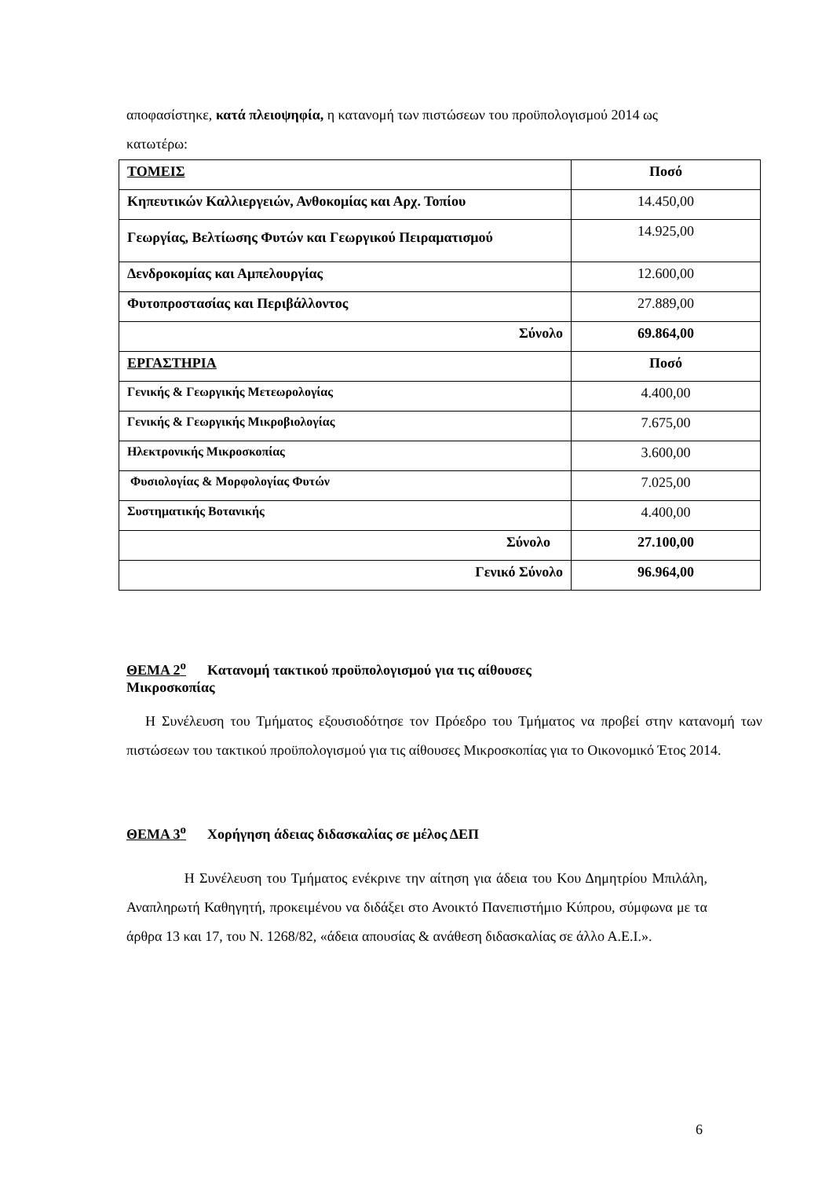αποφασίστηκε, κατά πλειοψηφία, η κατανομή των πιστώσεων του προϋπολογισμού 2014 ως κατωτέρω:
| ΤΟΜΕΙΣ | Ποσό |
| --- | --- |
| Κηπευτικών Καλλιεργειών, Ανθοκομίας και Αρχ. Τοπίου | 14.450,00 |
| Γεωργίας, Βελτίωσης Φυτών και Γεωργικού Πειραματισμού | 14.925,00 |
| Δενδροκομίας και Αμπελουργίας | 12.600,00 |
| Φυτοπροστασίας και Περιβάλλοντος | 27.889,00 |
| Σύνολο | 69.864,00 |
| ΕΡΓΑΣΤΗΡΙΑ | Ποσό |
| Γενικής & Γεωργικής Μετεωρολογίας | 4.400,00 |
| Γενικής & Γεωργικής Μικροβιολογίας | 7.675,00 |
| Ηλεκτρονικής Μικροσκοπίας | 3.600,00 |
| Φυσιολογίας & Μορφολογίας Φυτών | 7.025,00 |
| Συστηματικής Βοτανικής | 4.400,00 |
| Σύνολο | 27.100,00 |
| Γενικό Σύνολο | 96.964,00 |
ΘΕΜΑ 2<sup>ο</sup> Κατανομή τακτικού προϋπολογισμού για τις αίθουσες
Μικροσκοπίας
Η Συνέλευση του Τμήματος εξουσιοδότησε τον Πρόεδρο του Τμήματος να προβεί στην κατανομή των πιστώσεων του τακτικού προϋπολογισμού για τις αίθουσες Μικροσκοπίας για το Οικονομικό Έτος 2014.
ΘΕΜΑ 3<sup>ο</sup> Χορήγηση άδειας διδασκαλίας σε μέλος ΔΕΠ
Η Συνέλευση του Τμήματος ενέκρινε την αίτηση για άδεια του Κου Δημητρίου Μπιλάλη, Αναπληρωτή Καθηγητή, προκειμένου να διδάξει στο Ανοικτό Πανεπιστήμιο Κύπρου, σύμφωνα με τα άρθρα 13 και 17, του Ν. 1268/82, «άδεια απουσίας & ανάθεση διδασκαλίας σε άλλο Α.Ε.Ι.».
6